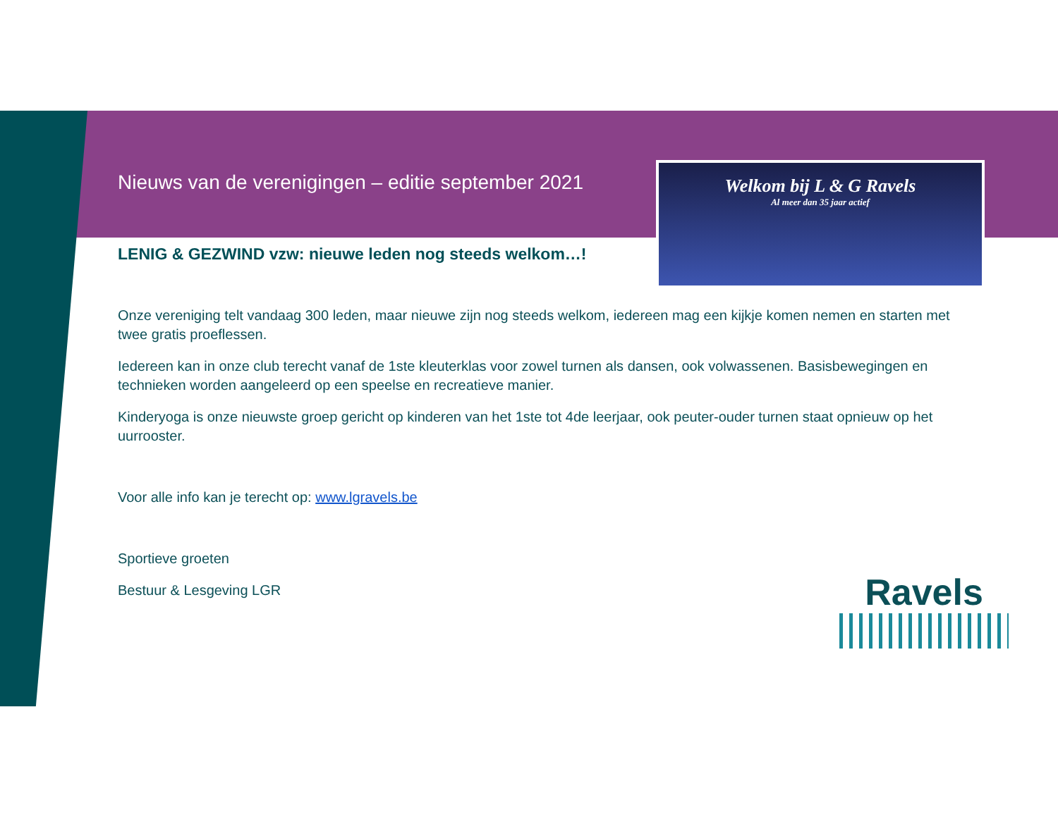Welkom bij L & G Ravels
Al meer dan 35 jaar actief
Nieuws van de verenigingen – editie september 2021
LENIG & GEZWIND vzw: nieuwe leden nog steeds welkom…!
Onze vereniging telt vandaag 300 leden, maar nieuwe zijn nog steeds welkom, iedereen mag een kijkje komen nemen en starten met twee gratis proeflessen.
Iedereen kan in onze club terecht vanaf de 1ste kleuterklas voor zowel turnen als dansen, ook volwassenen. Basisbewegingen en technieken worden aangeleerd op een speelse en recreatieve manier.
Kinderyoga is onze nieuwste groep gericht op kinderen van het 1ste tot 4de leerjaar, ook peuter-ouder turnen staat opnieuw op het uurrooster.
Voor alle info kan je terecht op: www.lgravels.be
Sportieve groeten
Bestuur & Lesgeving LGR
Ravels